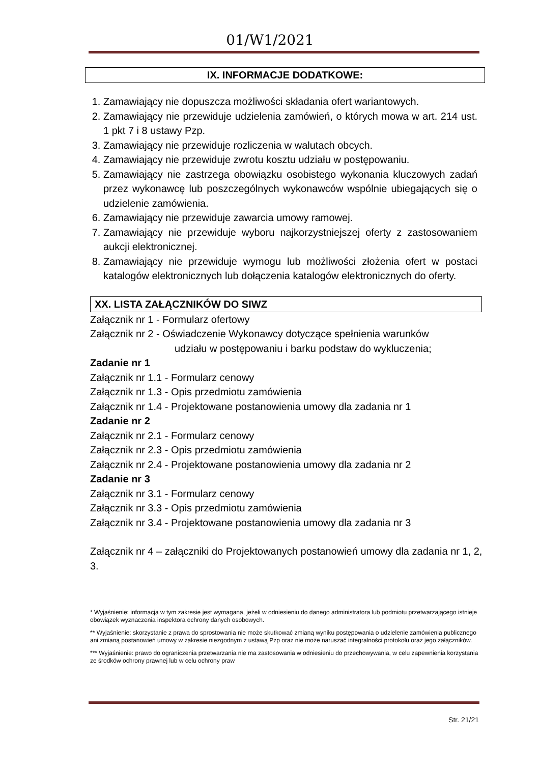01/W1/2021
IX. INFORMACJE DODATKOWE:
1. Zamawiający nie dopuszcza możliwości składania ofert wariantowych.
2. Zamawiający nie przewiduje udzielenia zamówień, o których mowa w art. 214 ust. 1 pkt 7 i 8 ustawy Pzp.
3. Zamawiający nie przewiduje rozliczenia w walutach obcych.
4. Zamawiający nie przewiduje zwrotu kosztu udziału w postępowaniu.
5. Zamawiający nie zastrzega obowiązku osobistego wykonania kluczowych zadań przez wykonawcę lub poszczególnych wykonawców wspólnie ubiegających się o udzielenie zamówienia.
6. Zamawiający nie przewiduje zawarcia umowy ramowej.
7. Zamawiający nie przewiduje wyboru najkorzystniejszej oferty z zastosowaniem aukcji elektronicznej.
8. Zamawiający nie przewiduje wymogu lub możliwości złożenia ofert w postaci katalogów elektronicznych lub dołączenia katalogów elektronicznych do oferty.
XX. LISTA ZAŁĄCZNIKÓW DO SIWZ
Załącznik nr 1 - Formularz ofertowy
Załącznik nr 2 - Oświadczenie Wykonawcy dotyczące spełnienia warunków
udziału w postępowaniu i barku podstaw do wykluczenia;
Zadanie nr 1
Załącznik nr 1.1 - Formularz cenowy
Załącznik nr 1.3 - Opis przedmiotu zamówienia
Załącznik nr 1.4 - Projektowane postanowienia umowy dla zadania nr 1
Zadanie nr 2
Załącznik nr 2.1 - Formularz cenowy
Załącznik nr 2.3 - Opis przedmiotu zamówienia
Załącznik nr 2.4 - Projektowane postanowienia umowy dla zadania nr 2
Zadanie nr 3
Załącznik nr 3.1 - Formularz cenowy
Załącznik nr 3.3 - Opis przedmiotu zamówienia
Załącznik nr 3.4 - Projektowane postanowienia umowy dla zadania nr 3
Załącznik nr 4 – załączniki do Projektowanych postanowień umowy dla zadania nr 1, 2, 3.
* Wyjaśnienie: informacja w tym zakresie jest wymagana, jeżeli w odniesieniu do danego administratora lub podmiotu przetwarzającego istnieje obowiązek wyznaczenia inspektora ochrony danych osobowych.
** Wyjaśnienie: skorzystanie z prawa do sprostowania nie może skutkować zmianą wyniku postępowania o udzielenie zamówienia publicznego ani zmianą postanowień umowy w zakresie niezgodnym z ustawą Pzp oraz nie może naruszać integralności protokołu oraz jego załączników.
*** Wyjaśnienie: prawo do ograniczenia przetwarzania nie ma zastosowania w odniesieniu do przechowywania, w celu zapewnienia korzystania ze środków ochrony prawnej lub w celu ochrony praw
Str. 21/21